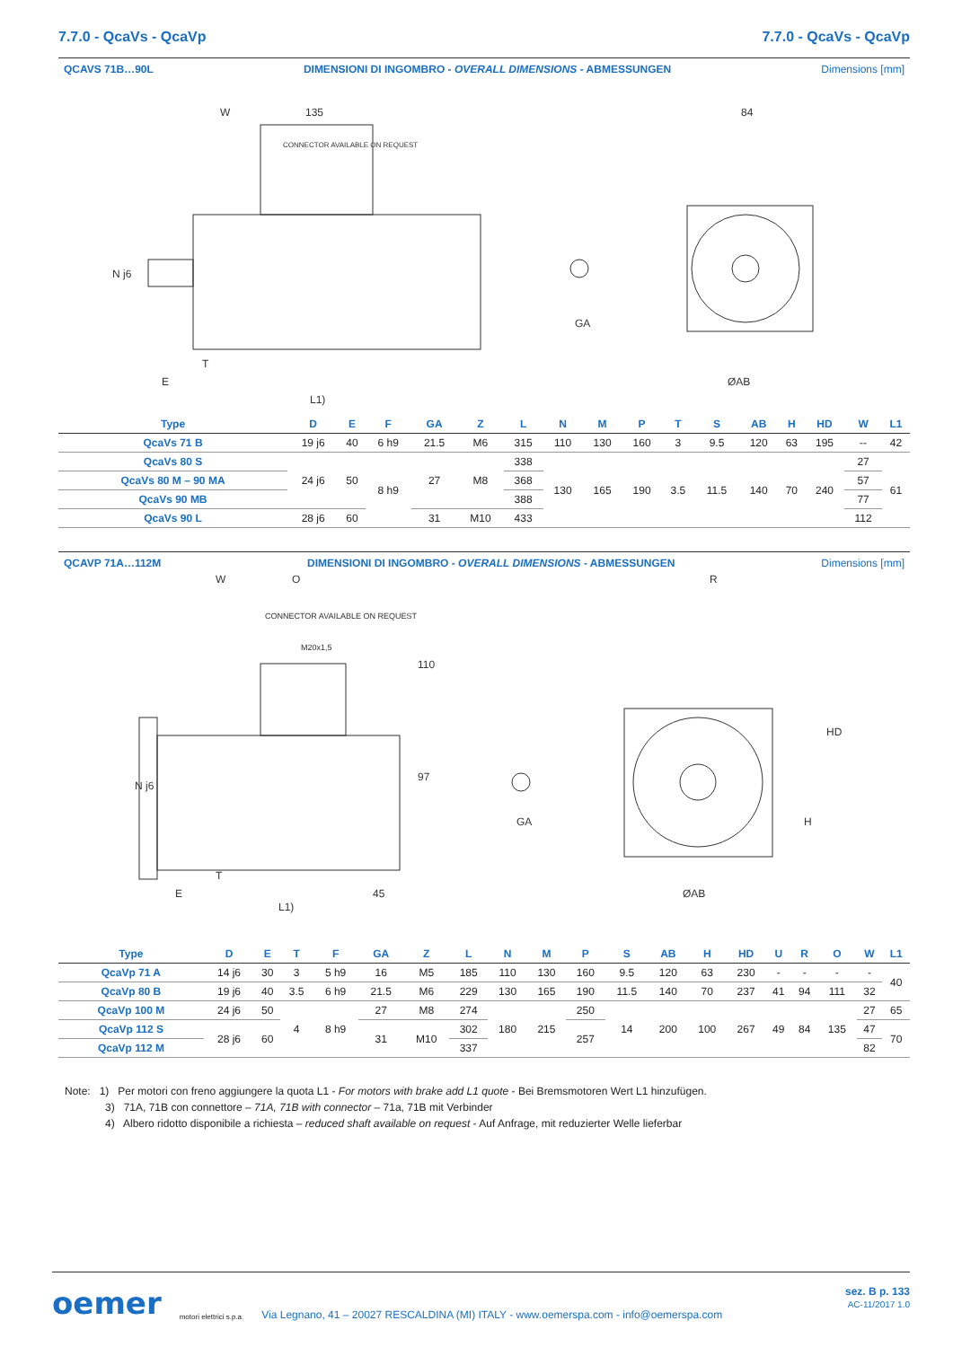7.7.0 - QcaVs - QcaVp 7.7.0 - QcaVs - QcaVp
QCAVS 71B…90L DIMENSIONI DI INGOMBRO - OVERALL DIMENSIONS - ABMESSUNGEN Dimensions [mm]
W
135
84
CONNECTOR AVAILABLE ON REQUEST
L1)
E
T
GA
ØAB
N j6
| Type | D | E | F | GA | Z | L | N | M | P | T | S | AB | H | HD | W | L1 |
| --- | --- | --- | --- | --- | --- | --- | --- | --- | --- | --- | --- | --- | --- | --- | --- | --- |
| QcaVs 71 B | 19 j6 | 40 | 6 h9 | 21.5 | M6 | 315 | 110 | 130 | 160 | 3 | 9.5 | 120 | 63 | 195 | -- | 42 |
| QcaVs 80 S | 24 j6 | 50 | 8 h9 | 27 | M8 | 338 | 130 | 165 | 190 | 3.5 | 11.5 | 140 | 70 | 240 | 27 | 61 |
| QcaVs 80 M – 90 MA | | | | | | 368 | | | | | | | | | 57 | |
| QcaVs 90 MB | | | | | | 388 | | | | | | | | | 77 | |
| QcaVs 90 L | 28 j6 | 60 | | 31 | M10 | 433 | | | | | | | | | 112 | |
QCAVP 71A…112M DIMENSIONI DI INGOMBRO - OVERALL DIMENSIONS - ABMESSUNGEN Dimensions [mm]
W
O
R
CONNECTOR AVAILABLE ON REQUEST
M20x1,5
110
97
45
L1)
E
T
GA
ØAB
N j6
HD
H
| Type | D | E | T | F | GA | Z | L | N | M | P | S | AB | H | HD | U | R | O | W | L1 |
| --- | --- | --- | --- | --- | --- | --- | --- | --- | --- | --- | --- | --- | --- | --- | --- | --- | --- | --- | --- |
| QcaVp 71 A | 14 j6 | 30 | 3 | 5 h9 | 16 | M5 | 185 | 110 | 130 | 160 | 9.5 | 120 | 63 | 230 | - | - | - | - | 40 |
| QcaVp 80 B | 19 j6 | 40 | 3.5 | 6 h9 | 21.5 | M6 | 229 | 130 | 165 | 190 | 11.5 | 140 | 70 | 237 | 41 | 94 | 111 | 32 | |
| QcaVp 100 M | 24 j6 | 50 | 4 | 8 h9 | 27 | M8 | 274 | 180 | 215 | 250 | 14 | 200 | 100 | 267 | 49 | 84 | 135 | 27 | 65 |
| QcaVp 112 S | 28 j6 | 60 | | | 31 | M10 | 302 | | | 257 | | | | | | | | 47 | 70 |
| QcaVp 112 M | | | | | | | 337 | | | | | | | | | | | 82 | |
Note: 1) Per motori con freno aggiungere la quota L1 - For motors with brake add L1 quote - Bei Bremsmotoren Wert L1 hinzufügen.
3) 71A, 71B con connettore – 71A, 71B with connector – 71a, 71B mit Verbinder
4) Albero ridotto disponibile a richiesta – reduced shaft available on request - Auf Anfrage, mit reduzierter Welle lieferbar
oemer motori elettrici s.p.a. Via Legnano, 41 – 20027 RESCALDINA (MI) ITALY - www.oemerspa.com - info@oemerspa.com
sez. B p. 133
AC-11/2017 1.0